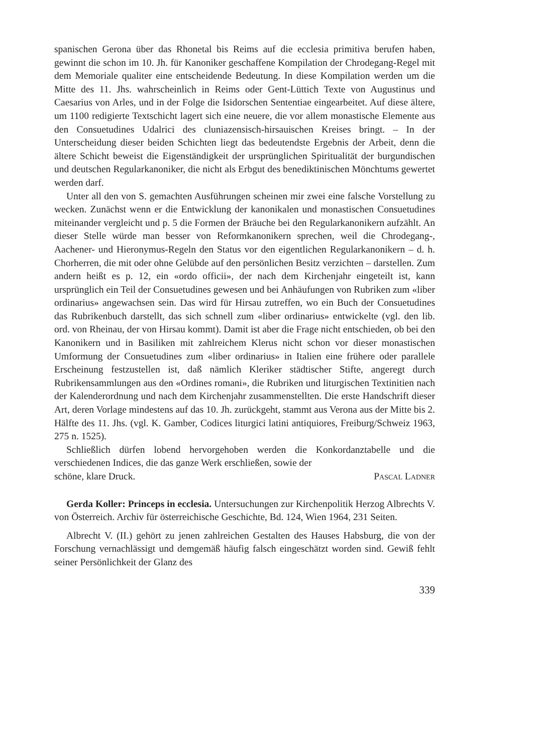spanischen Gerona über das Rhonetal bis Reims auf die ecclesia primitiva berufen haben, gewinnt die schon im 10. Jh. für Kanoniker geschaffene Kompilation der Chrodegang-Regel mit dem Memoriale qualiter eine entscheidende Bedeutung. In diese Kompilation werden um die Mitte des 11. Jhs. wahrscheinlich in Reims oder Gent-Lüttich Texte von Augustinus und Caesarius von Arles, und in der Folge die Isidorschen Sententiae eingearbeitet. Auf diese ältere, um 1100 redigierte Textschicht lagert sich eine neuere, die vor allem monastische Elemente aus den Consuetudines Udalrici des cluniazensisch-hirsauischen Kreises bringt. – In der Unterscheidung dieser beiden Schichten liegt das bedeutendste Ergebnis der Arbeit, denn die ältere Schicht beweist die Eigenständigkeit der ursprünglichen Spiritualität der burgundischen und deutschen Regularkanoniker, die nicht als Erbgut des benediktinischen Mönchtums gewertet werden darf.
Unter all den von S. gemachten Ausführungen scheinen mir zwei eine falsche Vorstellung zu wecken. Zunächst wenn er die Entwicklung der kanonikalen und monastischen Consuetudines miteinander vergleicht und p. 5 die Formen der Bräuche bei den Regularkanonikern aufzählt. An dieser Stelle würde man besser von Reformkanonikern sprechen, weil die Chrodegang-, Aachener- und Hieronymus-Regeln den Status vor den eigentlichen Regularkanonikern – d. h. Chorherren, die mit oder ohne Gelübde auf den persönlichen Besitz verzichten – darstellen. Zum andern heißt es p. 12, ein «ordo officii», der nach dem Kirchenjahr eingeteilt ist, kann ursprünglich ein Teil der Consuetudines gewesen und bei Anhäufungen von Rubriken zum «liber ordinarius» angewachsen sein. Das wird für Hirsau zutreffen, wo ein Buch der Consuetudines das Rubrikenbuch darstellt, das sich schnell zum «liber ordinarius» entwickelte (vgl. den lib. ord. von Rheinau, der von Hirsau kommt). Damit ist aber die Frage nicht entschieden, ob bei den Kanonikern und in Basiliken mit zahlreichem Klerus nicht schon vor dieser monastischen Umformung der Consuetudines zum «liber ordinarius» in Italien eine frühere oder parallele Erscheinung festzustellen ist, daß nämlich Kleriker städtischer Stifte, angeregt durch Rubrikensammlungen aus den «Ordines romani», die Rubriken und liturgischen Textinitien nach der Kalenderordnung und nach dem Kirchenjahr zusammenstellten. Die erste Handschrift dieser Art, deren Vorlage mindestens auf das 10. Jh. zurückgeht, stammt aus Verona aus der Mitte bis 2. Hälfte des 11. Jhs. (vgl. K. Gamber, Codices liturgici latini antiquiores, Freiburg/Schweiz 1963, 275 n. 1525).
Schließlich dürfen lobend hervorgehoben werden die Konkordanztabelle und die verschiedenen Indices, die das ganze Werk erschließen, sowie der
schöne, klare Druck. Pascal Ladner
Gerda Koller: Princeps in ecclesia. Untersuchungen zur Kirchenpolitik Herzog Albrechts V. von Österreich. Archiv für österreichische Geschichte, Bd. 124, Wien 1964, 231 Seiten.
Albrecht V. (II.) gehört zu jenen zahlreichen Gestalten des Hauses Habsburg, die von der Forschung vernachlässigt und demgemäß häufig falsch eingeschätzt worden sind. Gewiß fehlt seiner Persönlichkeit der Glanz des
339